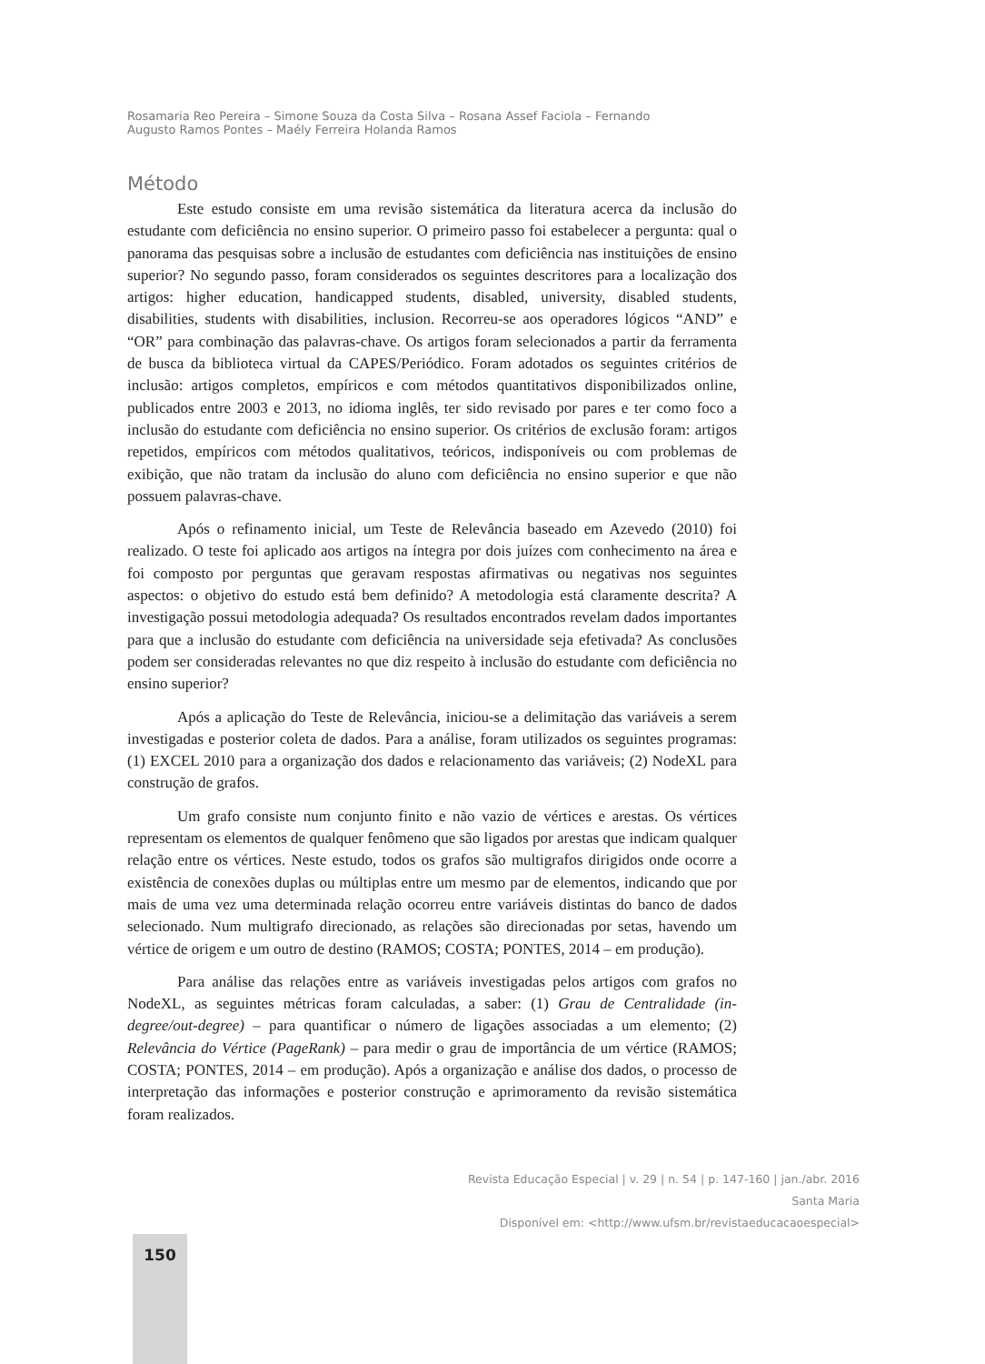Rosamaria Reo Pereira – Simone Souza da Costa Silva – Rosana Assef Faciola – Fernando Augusto Ramos Pontes – Maély Ferreira Holanda Ramos
Método
Este estudo consiste em uma revisão sistemática da literatura acerca da inclusão do estudante com deficiência no ensino superior. O primeiro passo foi estabelecer a pergunta: qual o panorama das pesquisas sobre a inclusão de estudantes com deficiência nas instituições de ensino superior? No segundo passo, foram considerados os seguintes descritores para a localização dos artigos: higher education, handicapped students, disabled, university, disabled students, disabilities, students with disabilities, inclusion. Recorreu-se aos operadores lógicos “AND” e “OR” para combinação das palavras-chave. Os artigos foram selecionados a partir da ferramenta de busca da biblioteca virtual da CAPES/Periódico. Foram adotados os seguintes critérios de inclusão: artigos completos, empíricos e com métodos quantitativos disponibilizados online, publicados entre 2003 e 2013, no idioma inglês, ter sido revisado por pares e ter como foco a inclusão do estudante com deficiência no ensino superior. Os critérios de exclusão foram: artigos repetidos, empíricos com métodos qualitativos, teóricos, indisponíveis ou com problemas de exibição, que não tratam da inclusão do aluno com deficiência no ensino superior e que não possuem palavras-chave.
Após o refinamento inicial, um Teste de Relevância baseado em Azevedo (2010) foi realizado. O teste foi aplicado aos artigos na íntegra por dois juízes com conhecimento na área e foi composto por perguntas que geravam respostas afirmativas ou negativas nos seguintes aspectos: o objetivo do estudo está bem definido? A metodologia está claramente descrita? A investigação possui metodologia adequada? Os resultados encontrados revelam dados importantes para que a inclusão do estudante com deficiência na universidade seja efetivada? As conclusões podem ser consideradas relevantes no que diz respeito à inclusão do estudante com deficiência no ensino superior?
Após a aplicação do Teste de Relevância, iniciou-se a delimitação das variáveis a serem investigadas e posterior coleta de dados. Para a análise, foram utilizados os seguintes programas: (1) EXCEL 2010 para a organização dos dados e relacionamento das variáveis; (2) NodeXL para construção de grafos.
Um grafo consiste num conjunto finito e não vazio de vértices e arestas. Os vértices representam os elementos de qualquer fenômeno que são ligados por arestas que indicam qualquer relação entre os vértices. Neste estudo, todos os grafos são multigrafos dirigidos onde ocorre a existência de conexões duplas ou múltiplas entre um mesmo par de elementos, indicando que por mais de uma vez uma determinada relação ocorreu entre variáveis distintas do banco de dados selecionado. Num multigrafo direcionado, as relações são direcionadas por setas, havendo um vértice de origem e um outro de destino (RAMOS; COSTA; PONTES, 2014 – em produção).
Para análise das relações entre as variáveis investigadas pelos artigos com grafos no NodeXL, as seguintes métricas foram calculadas, a saber: (1) Grau de Centralidade (in-degree/out-degree) – para quantificar o número de ligações associadas a um elemento; (2) Relevância do Vértice (PageRank) – para medir o grau de importância de um vértice (RAMOS; COSTA; PONTES, 2014 – em produção). Após a organização e análise dos dados, o processo de interpretação das informações e posterior construção e aprimoramento da revisão sistemática foram realizados.
Revista Educação Especial | v. 29 | n. 54 | p. 147-160 | jan./abr. 2016
Santa Maria
Disponível em: <http://www.ufsm.br/revistaeducacaoespecial>
150